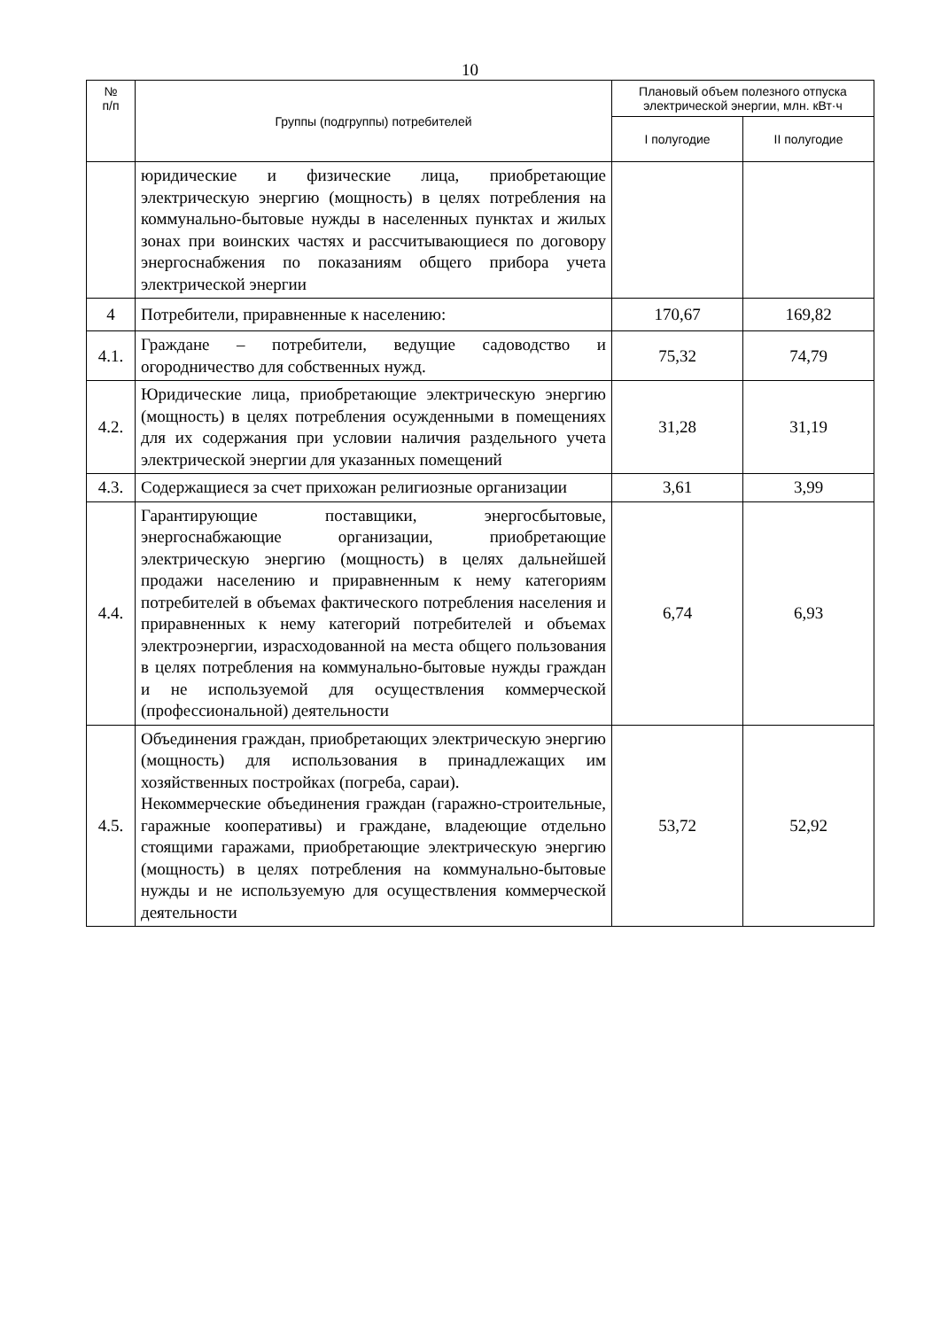10
| № п/п | Группы (подгруппы) потребителей | Плановый объем полезного отпуска электрической энергии, млн. кВт·ч | |
| --- | --- | --- | --- |
| | | I полугодие | II полугодие |
| | юридические и физические лица, приобретающие электрическую энергию (мощность) в целях потребления на коммунально-бытовые нужды в населенных пунктах и жилых зонах при воинских частях и рассчитывающиеся по договору энергоснабжения по показаниям общего прибора учета электрической энергии | | |
| 4 | Потребители, приравненные к населению: | 170,67 | 169,82 |
| 4.1. | Граждане – потребители, ведущие садоводство и огородничество для собственных нужд. | 75,32 | 74,79 |
| 4.2. | Юридические лица, приобретающие электрическую энергию (мощность) в целях потребления осужденными в помещениях для их содержания при условии наличия раздельного учета электрической энергии для указанных помещений | 31,28 | 31,19 |
| 4.3. | Содержащиеся за счет прихожан религиозные организации | 3,61 | 3,99 |
| 4.4. | Гарантирующие поставщики, энергосбытовые, энергоснабжающие организации, приобретающие электрическую энергию (мощность) в целях дальнейшей продажи населению и приравненным к нему категориям потребителей в объемах фактического потребления населения и приравненных к нему категорий потребителей и объемах электроэнергии, израсходованной на места общего пользования в целях потребления на коммунально-бытовые нужды граждан и не используемой для осуществления коммерческой (профессиональной) деятельности | 6,74 | 6,93 |
| 4.5. | Объединения граждан, приобретающих электрическую энергию (мощность) для использования в принадлежащих им хозяйственных постройках (погреба, сараи). Некоммерческие объединения граждан (гаражно-строительные, гаражные кооперативы) и граждане, владеющие отдельно стоящими гаражами, приобретающие электрическую энергию (мощность) в целях потребления на коммунально-бытовые нужды и не используемую для осуществления коммерческой деятельности | 53,72 | 52,92 |